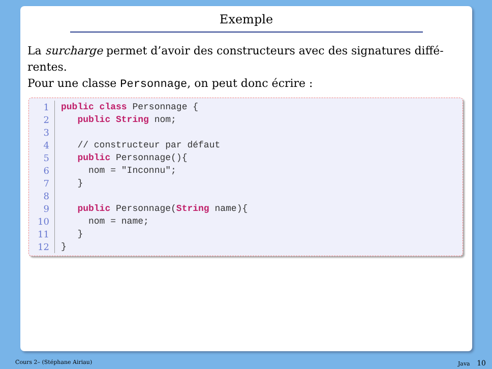Exemple
La surcharge permet d’avoir des constructeurs avec des signatures diffé-rentes.
Pour une classe Personnage, on peut donc écrire :
1 public class Personnage {
2 public String nom;
3
4 // constructeur par défaut
5 public Personnage(){
6 nom = "Inconnu";
7 }
8
9 public Personnage(String name){
10 nom = name;
11 }
12 }
Cours 2– (Stéphane Airiau) Java 10